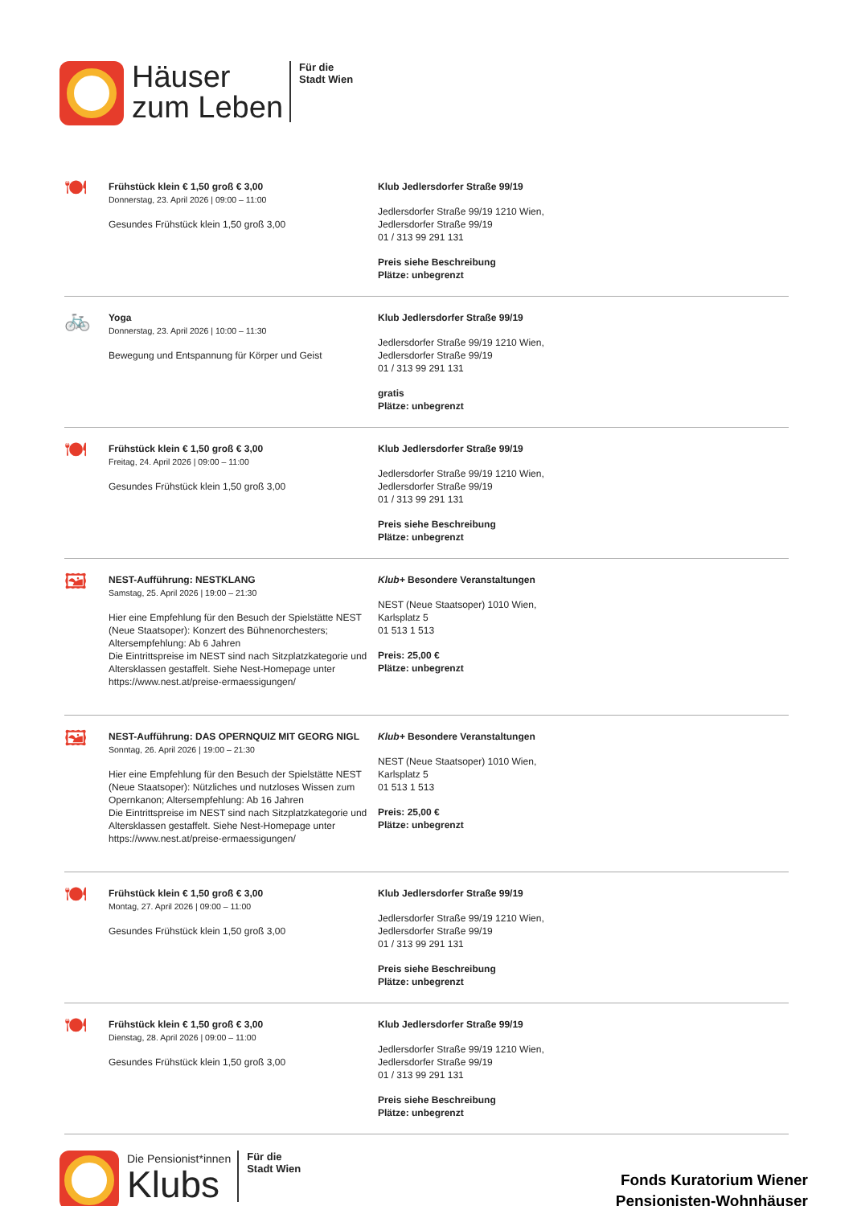Häuser
zum Leben
Für die
Stadt Wien
🍽
Frühstück klein € 1,50 groß € 3,00
Donnerstag, 23. April 2026 | 09:00 – 11:00
Gesundes Frühstück klein 1,50 groß 3,00
Klub Jedlersdorfer Straße 99/19
Jedlersdorfer Straße 99/19 1210 Wien,
Jedlersdorfer Straße 99/19
01 / 313 99 291 131
Preis siehe Beschreibung
Plätze: unbegrenzt
🚲
Yoga
Donnerstag, 23. April 2026 | 10:00 – 11:30
Bewegung und Entspannung für Körper und Geist
Klub Jedlersdorfer Straße 99/19
Jedlersdorfer Straße 99/19 1210 Wien,
Jedlersdorfer Straße 99/19
01 / 313 99 291 131
gratis
Plätze: unbegrenzt
🍽
Frühstück klein € 1,50 groß € 3,00
Freitag, 24. April 2026 | 09:00 – 11:00
Gesundes Frühstück klein 1,50 groß 3,00
Klub Jedlersdorfer Straße 99/19
Jedlersdorfer Straße 99/19 1210 Wien,
Jedlersdorfer Straße 99/19
01 / 313 99 291 131
Preis siehe Beschreibung
Plätze: unbegrenzt
🖼
NEST-Aufführung: NESTKLANG
Samstag, 25. April 2026 | 19:00 – 21:30
Hier eine Empfehlung für den Besuch der Spielstätte NEST (Neue Staatsoper): Konzert des Bühnenorchesters; Altersempfehlung: Ab 6 Jahren
Die Eintrittspreise im NEST sind nach Sitzplatzkategorie und Altersklassen gestaffelt. Siehe Nest-Homepage unter https://www.nest.at/preise-ermaessigungen/
Klub+ Besondere Veranstaltungen
NEST (Neue Staatsoper) 1010 Wien,
Karlsplatz 5
01 513 1 513
Preis: 25,00 €
Plätze: unbegrenzt
🖼
NEST-Aufführung: DAS OPERNQUIZ MIT GEORG NIGL
Sonntag, 26. April 2026 | 19:00 – 21:30
Hier eine Empfehlung für den Besuch der Spielstätte NEST (Neue Staatsoper): Nützliches und nutzloses Wissen zum Opernkanon; Altersempfehlung: Ab 16 Jahren
Die Eintrittspreise im NEST sind nach Sitzplatzkategorie und Altersklassen gestaffelt. Siehe Nest-Homepage unter https://www.nest.at/preise-ermaessigungen/
Klub+ Besondere Veranstaltungen
NEST (Neue Staatsoper) 1010 Wien,
Karlsplatz 5
01 513 1 513
Preis: 25,00 €
Plätze: unbegrenzt
🍽
Frühstück klein € 1,50 groß € 3,00
Montag, 27. April 2026 | 09:00 – 11:00
Gesundes Frühstück klein 1,50 groß 3,00
Klub Jedlersdorfer Straße 99/19
Jedlersdorfer Straße 99/19 1210 Wien,
Jedlersdorfer Straße 99/19
01 / 313 99 291 131
Preis siehe Beschreibung
Plätze: unbegrenzt
🍽
Frühstück klein € 1,50 groß € 3,00
Dienstag, 28. April 2026 | 09:00 – 11:00
Gesundes Frühstück klein 1,50 groß 3,00
Klub Jedlersdorfer Straße 99/19
Jedlersdorfer Straße 99/19 1210 Wien,
Jedlersdorfer Straße 99/19
01 / 313 99 291 131
Preis siehe Beschreibung
Plätze: unbegrenzt
Die Pensionist*innen
Klubs
Für die
Stadt Wien
Fonds Kuratorium Wiener
Pensionisten-Wohnhäuser